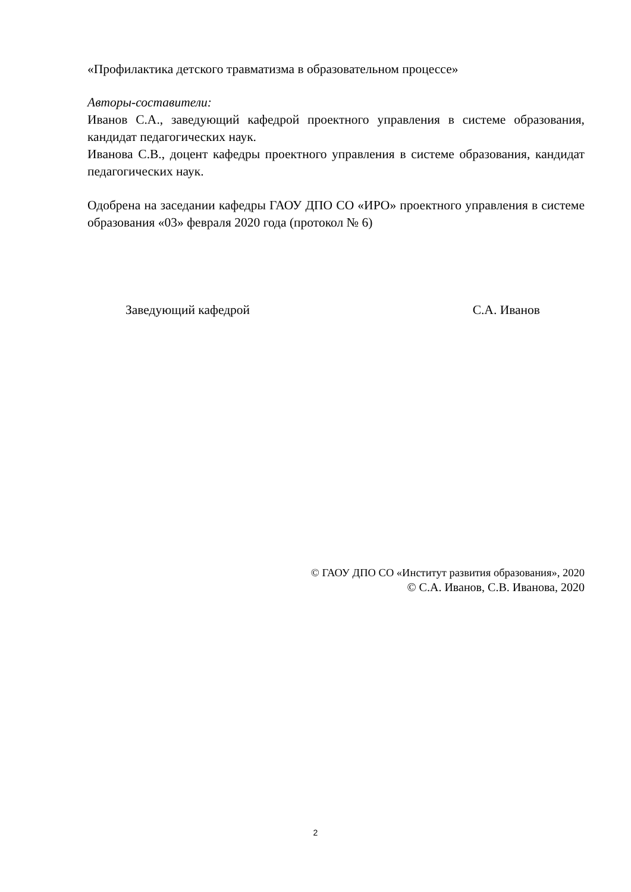«Профилактика детского травматизма в образовательном процессе»
Авторы-составители:
Иванов С.А., заведующий кафедрой проектного управления в системе образования, кандидат педагогических наук.
Иванова С.В., доцент кафедры проектного управления в системе образования, кандидат педагогических наук.
Одобрена на заседании кафедры ГАОУ ДПО СО «ИРО» проектного управления в системе образования «03» февраля 2020 года (протокол № 6)
Заведующий кафедрой С.А. Иванов
© ГАОУ ДПО СО «Институт развития образования», 2020
© С.А. Иванов, С.В. Иванова, 2020
2